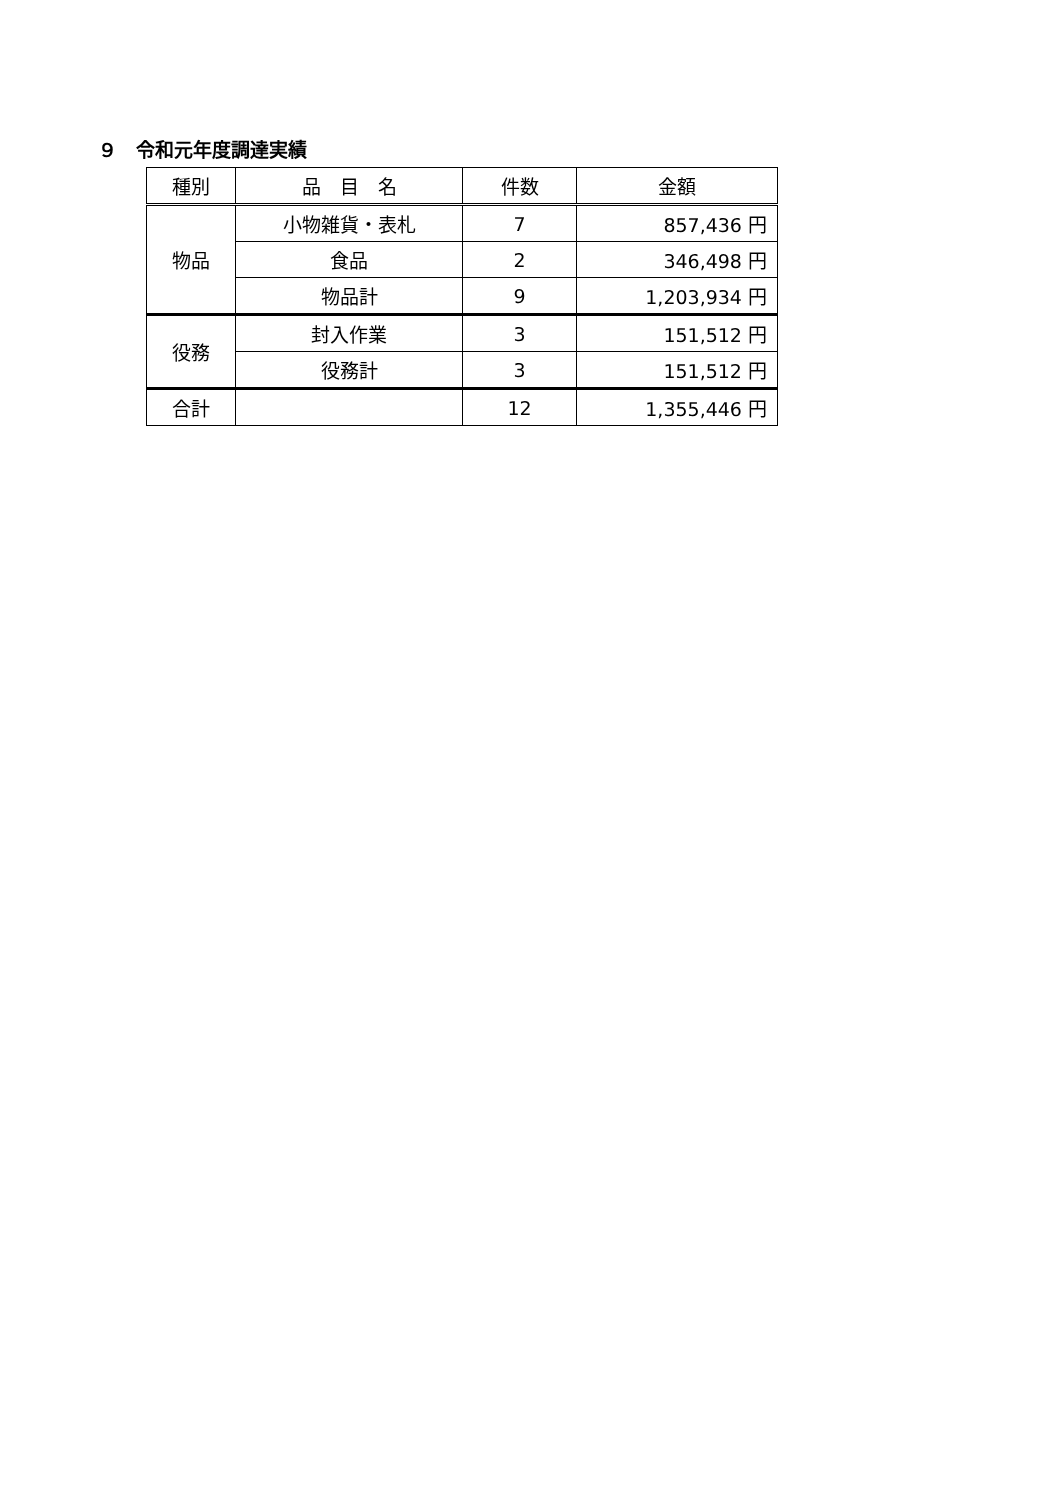９　令和元年度調達実績
| 種別 | 品 目 名 | 件数 | 金額 |
| --- | --- | --- | --- |
| 物品 | 小物雑貨・表札 | 7 | 857,436 円 |
| | 食品 | 2 | 346,498 円 |
| | 物品計 | 9 | 1,203,934 円 |
| 役務 | 封入作業 | 3 | 151,512 円 |
| | 役務計 | 3 | 151,512 円 |
| 合計 | | 12 | 1,355,446 円 |